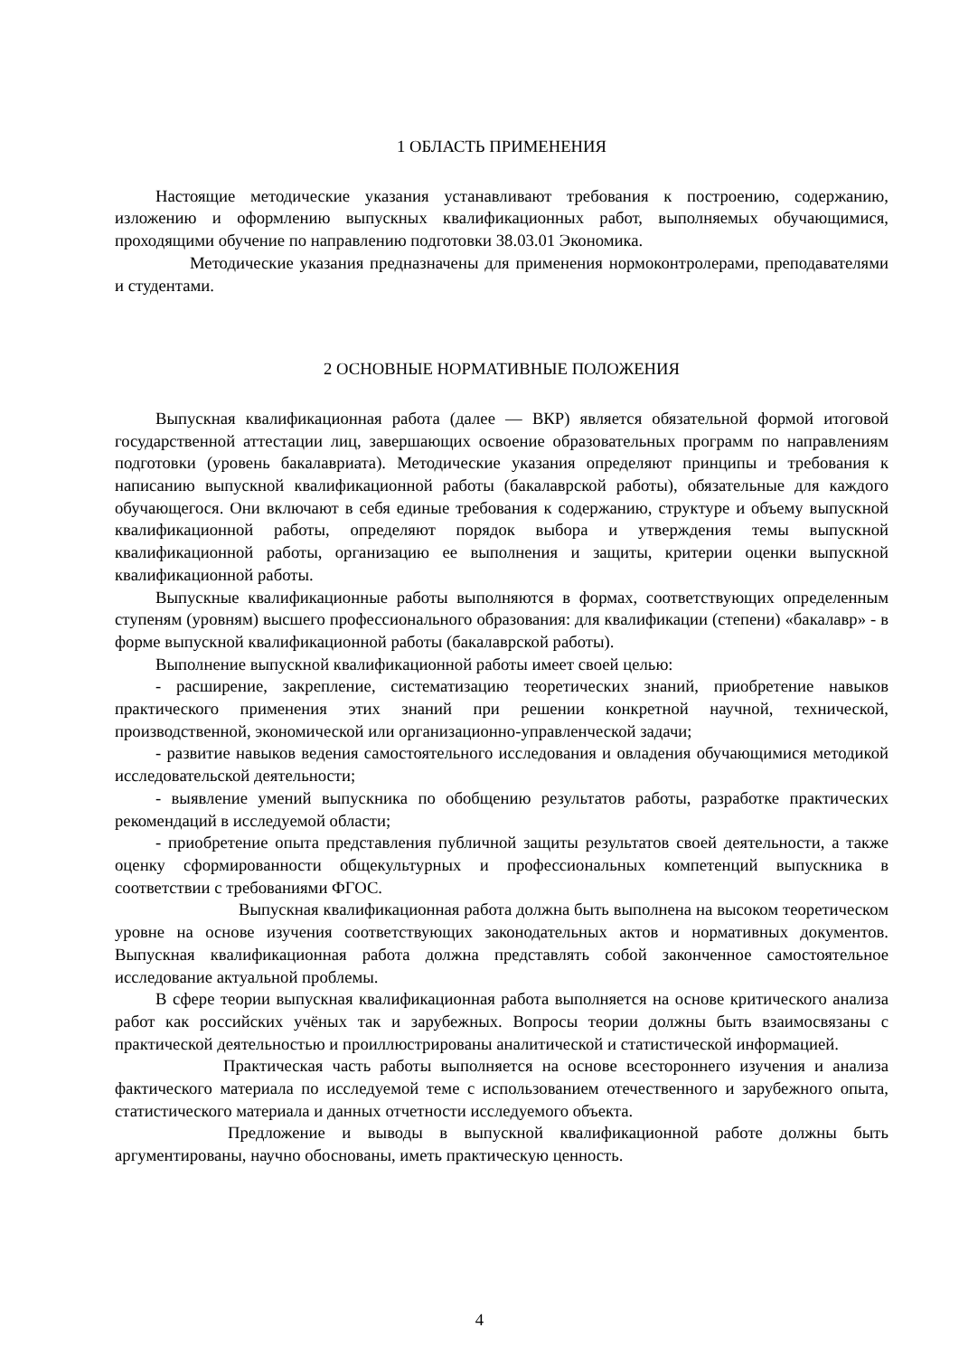1 ОБЛАСТЬ ПРИМЕНЕНИЯ
Настоящие методические указания устанавливают требования к построению, содержанию, изложению и оформлению выпускных квалификационных работ, выполняемых обучающимися, проходящими обучение по направлению подготовки 38.03.01 Экономика.
Методические указания предназначены для применения нормоконтролерами, преподавателями и студентами.
2 ОСНОВНЫЕ НОРМАТИВНЫЕ ПОЛОЖЕНИЯ
Выпускная квалификационная работа (далее — ВКР) является обязательной формой итоговой государственной аттестации лиц, завершающих освоение образовательных программ по направлениям подготовки (уровень бакалавриата). Методические указания определяют принципы и требования к написанию выпускной квалификационной работы (бакалаврской работы), обязательные для каждого обучающегося. Они включают в себя единые требования к содержанию, структуре и объему выпускной квалификационной работы, определяют порядок выбора и утверждения темы выпускной квалификационной работы, организацию ее выполнения и защиты, критерии оценки выпускной квалификационной работы.
Выпускные квалификационные работы выполняются в формах, соответствующих определенным ступеням (уровням) высшего профессионального образования: для квалификации (степени) «бакалавр» - в форме выпускной квалификационной работы (бакалаврской работы).
Выполнение выпускной квалификационной работы имеет своей целью:
- расширение, закрепление, систематизацию теоретических знаний, приобретение навыков практического применения этих знаний при решении конкретной научной, технической, производственной, экономической или организационно-управленческой задачи;
- развитие навыков ведения самостоятельного исследования и овладения обучающимися методикой исследовательской деятельности;
- выявление умений выпускника по обобщению результатов работы, разработке практических рекомендаций в исследуемой области;
- приобретение опыта представления публичной защиты результатов своей деятельности, а также оценку сформированности общекультурных и профессиональных компетенций выпускника в соответствии с требованиями ФГОС.
Выпускная квалификационная работа должна быть выполнена на высоком теоретическом уровне на основе изучения соответствующих законодательных актов и нормативных документов. Выпускная квалификационная работа должна представлять собой законченное самостоятельное исследование актуальной проблемы.
В сфере теории выпускная квалификационная работа выполняется на основе критического анализа работ как российских учёных так и зарубежных. Вопросы теории должны быть взаимосвязаны с практической деятельностью и проиллюстрированы аналитической и статистической информацией.
Практическая часть работы выполняется на основе всестороннего изучения и анализа фактического материала по исследуемой теме с использованием отечественного и зарубежного опыта, статистического материала и данных отчетности исследуемого объекта.
Предложение и выводы в выпускной квалификационной работе должны быть аргументированы, научно обоснованы, иметь практическую ценность.
4